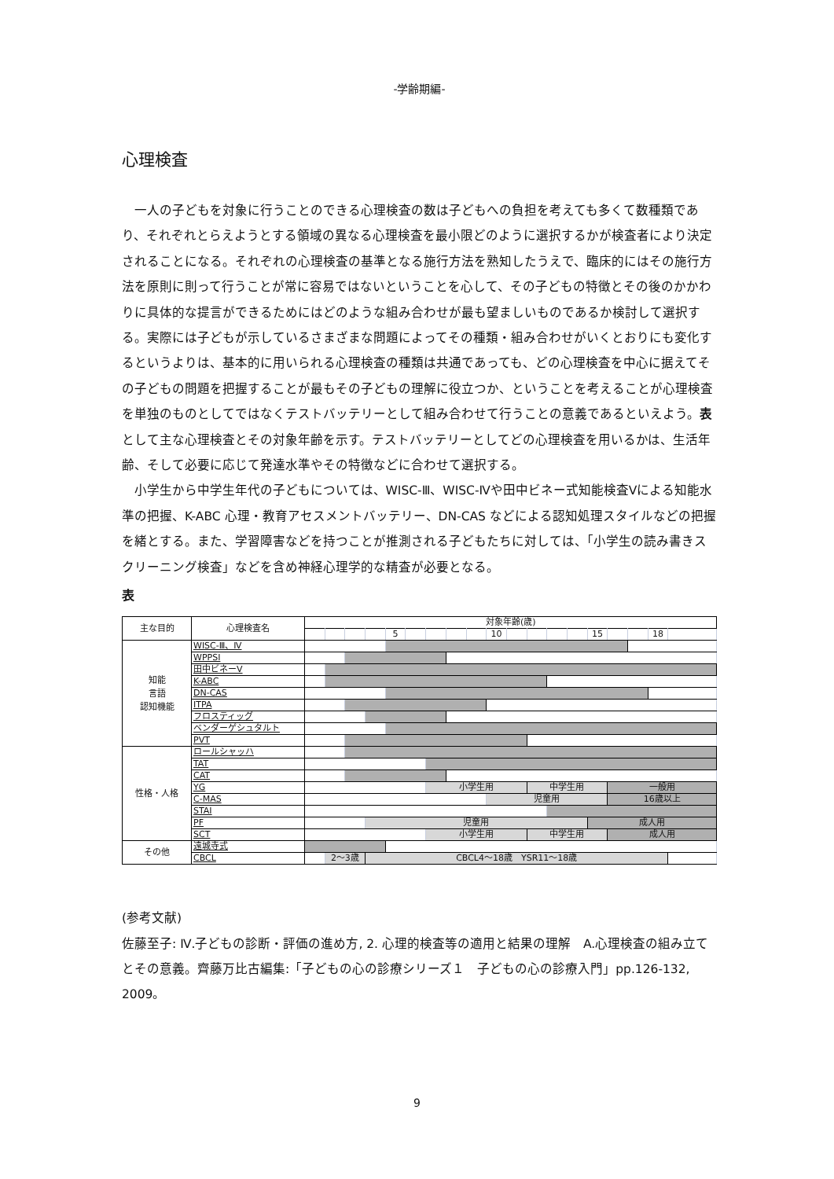-学齢期編-
心理検査
一人の子どもを対象に行うことのできる心理検査の数は子どもへの負担を考えても多くて数種類であり、それぞれとらえようとする領域の異なる心理検査を最小限どのように選択するかが検査者により決定されることになる。それぞれの心理検査の基準となる施行方法を熟知したうえで、臨床的にはその施行方法を原則に則って行うことが常に容易ではないということを心して、その子どもの特徴とその後のかかわりに具体的な提言ができるためにはどのような組み合わせが最も望ましいものであるか検討して選択する。実際には子どもが示しているさまざまな問題によってその種類・組み合わせがいくとおりにも変化するというよりは、基本的に用いられる心理検査の種類は共通であっても、どの心理検査を中心に据えてその子どもの問題を把握することが最もその子どもの理解に役立つか、ということを考えることが心理検査を単独のものとしてではなくテストバッテリーとして組み合わせて行うことの意義であるといえよう。表として主な心理検査とその対象年齢を示す。テストバッテリーとしてどの心理検査を用いるかは、生活年齢、そして必要に応じて発達水準やその特徴などに合わせて選択する。
小学生から中学生年代の子どもについては、WISC-Ⅲ、WISC-Ⅳや田中ビネー式知能検査Ⅴによる知能水準の把握、K-ABC 心理・教育アセスメントバッテリー、DN-CAS などによる認知処理スタイルなどの把握を緒とする。また、学習障害などを持つことが推測される子どもたちに対しては、「小学生の読み書きスクリーニング検査」などを含め神経心理学的な精査が必要となる。
表
| 主な目的 | 心理検査名 | 対象年齢(歳) | | | | | | | | | | | | | | | | | | |
| --- | --- | --- | --- | --- | --- | --- | --- | --- | --- | --- | --- | --- | --- | --- | --- | --- | --- | --- | --- | --- |
| | | | | | | 5 | | | | | 10 | | | | | 15 | | | 18 | |
| 知能 言語 認知機能 | WISC-Ⅲ、Ⅳ | | | | | | | | | | | | | | | | | | | |
| | WPPSI | | | | | | | | | | | | | | | | | | | |
| | 田中ビネーⅤ | | | | | | | | | | | | | | | | | | | |
| | K-ABC | | | | | | | | | | | | | | | | | | | |
| | DN-CAS | | | | | | | | | | | | | | | | | | | |
| | ITPA | | | | | | | | | | | | | | | | | | | |
| | フロスティッグ | | | | | | | | | | | | | | | | | | | |
| | ベンダーゲシュタルト | | | | | | | | | | | | | | | | | | | |
| | PVT | | | | | | | | | | | | | | | | | | | |
| 性格・人格 | ロールシャッハ | | | | | | | | | | | | | | | | | | | |
| | TAT | | | | | | | | | | | | | | | | | | | |
| | CAT | | | | | | | | | | | | | | | | | | | |
| | YG | | | | | | | 小学生用 | | | | | 中学生用 | | | | 一般用 | | | |
| | C-MAS | | | | | | | | | | 児童用 | | | | | | 16歳以上 | | | |
| | STAI | | | | | | | | | | | | | | | | | | | |
| | PF | | | | 児童用 | | | | | | | | | | | 成人用 | | | | |
| | SCT | | | | | | | 小学生用 | | | | | 中学生用 | | | | 成人用 | | | |
| その他 | 遠城寺式 | | | | | | | | | | | | | | | | | | | |
| | CBCL | | 2～3歳 | | CBCL4～18歳 YSR11～18歳 | | | | | | | | | | | | | | | |
(参考文献)
佐藤至子: Ⅳ.子どもの診断・評価の進め方, 2. 心理的検査等の適用と結果の理解　A.心理検査の組み立てとその意義。齊藤万比古編集:「子どもの心の診療シリーズ１　子どもの心の診療入門」pp.126-132, 2009。
9